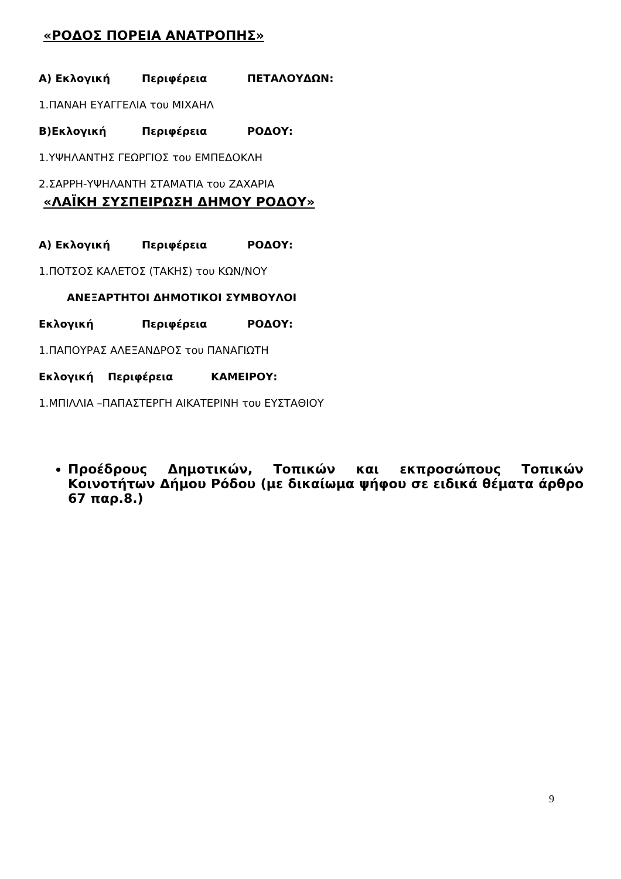«ΡΟΔΟΣ ΠΟΡΕΙΑ ΑΝΑΤΡΟΠΗΣ»
Α) Εκλογική Περιφέρεια ΠΕΤΑΛΟΥΔΩΝ:
1.ΠΑΝΑΗ ΕΥΑΓΓΕΛΙΑ του ΜΙΧΑΗΛ
Β)Εκλογική Περιφέρεια ΡΟΔΟΥ:
1.ΥΨΗΛΑΝΤΗΣ ΓΕΩΡΓΙΟΣ του ΕΜΠΕΔΟΚΛΗ
2.ΣΑΡΡΗ-ΥΨΗΛΑΝΤΗ ΣΤΑΜΑΤΙΑ του ΖΑΧΑΡΙΑ
«ΛΑΪΚΗ ΣΥΣΠΕΙΡΩΣΗ ΔΗΜΟΥ ΡΟΔΟΥ»
Α) Εκλογική Περιφέρεια ΡΟΔΟΥ:
1.ΠΟΤΣΟΣ ΚΑΛΕΤΟΣ (ΤΑΚΗΣ) του ΚΩΝ/ΝΟΥ
ΑΝΕΞΑΡΤΗΤΟΙ ΔΗΜΟΤΙΚΟΙ ΣΥΜΒΟΥΛΟΙ
Εκλογική Περιφέρεια ΡΟΔΟΥ:
1.ΠΑΠΟΥΡΑΣ ΑΛΕΞΑΝΔΡΟΣ του ΠΑΝΑΓΙΩΤΗ
Εκλογική Περιφέρεια ΚΑΜΕΙΡΟΥ:
1.ΜΠΙΛΛΙΑ –ΠΑΠΑΣΤΕΡΓΗ ΑΙΚΑΤΕΡΙΝΗ του ΕΥΣΤΑΘΙΟΥ
Προέδρους Δημοτικών, Τοπικών και εκπροσώπους Τοπικών Κοινοτήτων Δήμου Ρόδου (με δικαίωμα ψήφου σε ειδικά θέματα άρθρο 67 παρ.8.)
9